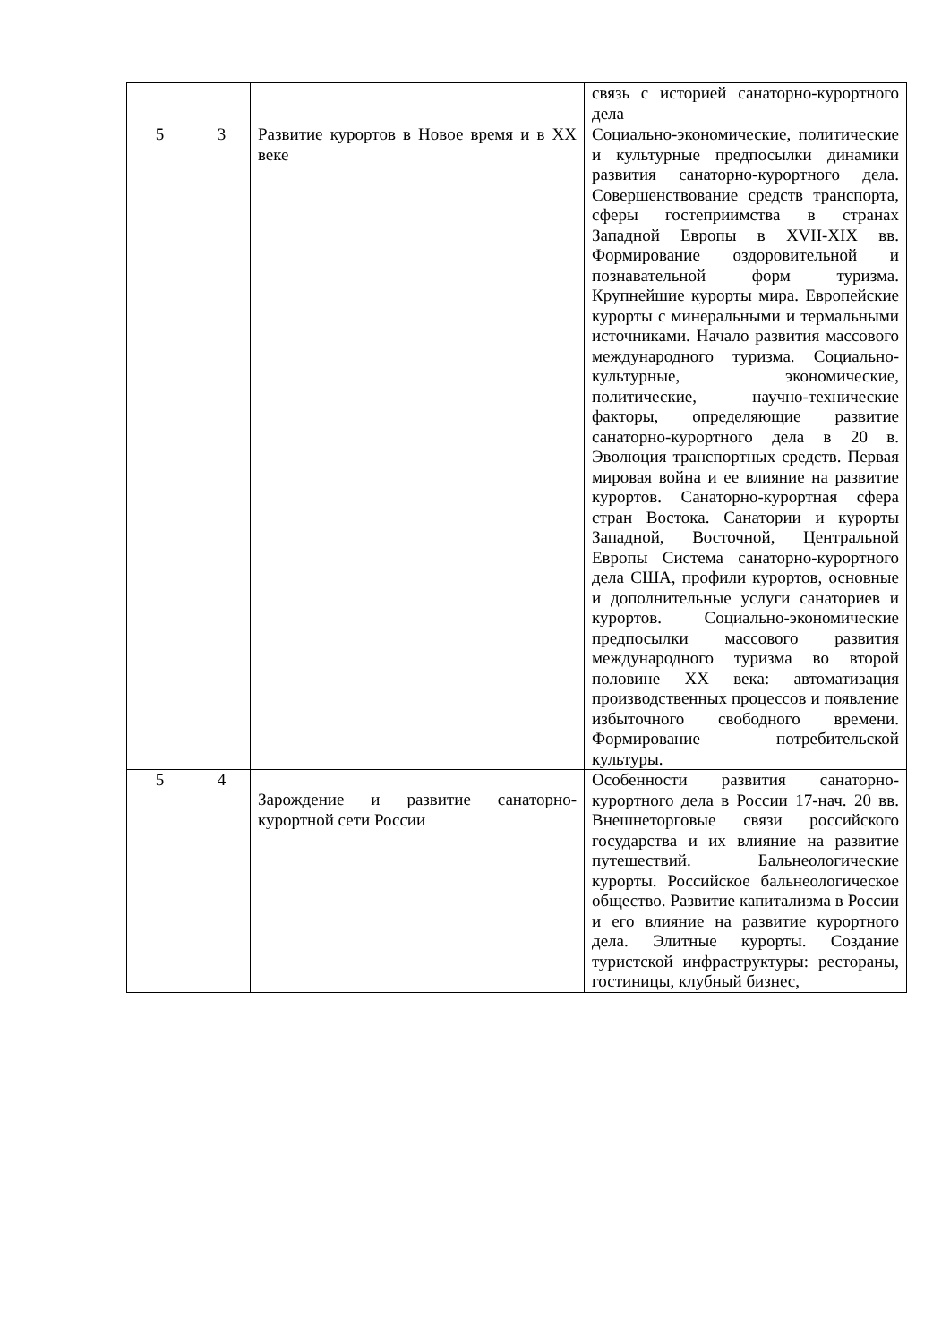| | | | связь с историей санаторно-курортного дела |
| 5 | 3 | Развитие курортов в Новое время и в XX веке | Социально-экономические, политические и культурные предпосылки динамики развития санаторно-курортного дела. Совершенствование средств транспорта, сферы гостеприимства в странах Западной Европы в XVII-XIX вв. Формирование оздоровительной и познавательной форм туризма. Крупнейшие курорты мира. Европейские курорты с минеральными и термальными источниками. Начало развития массового международного туризма. Социально-культурные, экономические, политические, научно-технические факторы, определяющие развитие санаторно-курортного дела в 20 в. Эволюция транспортных средств. Первая мировая война и ее влияние на развитие курортов. Санаторно-курортная сфера стран Востока. Санатории и курорты Западной, Восточной, Центральной Европы Система санаторно-курортного дела США, профили курортов, основные и дополнительные услуги санаториев и курортов. Социально-экономические предпосылки массового развития международного туризма во второй половине XX века: автоматизация производственных процессов и появление избыточного свободного времени. Формирование потребительской культуры. |
| 5 | 4 | Зарождение и развитие санаторно-курортной сети России | Особенности развития санаторно-курортного дела в России 17-нач. 20 вв. Внешнеторговые связи российского государства и их влияние на развитие путешествий. Бальнеологические курорты. Российское бальнеологическое общество. Развитие капитализма в России и его влияние на развитие курортного дела. Элитные курорты. Создание туристской инфраструктуры: рестораны, гостиницы, клубный бизнес, |